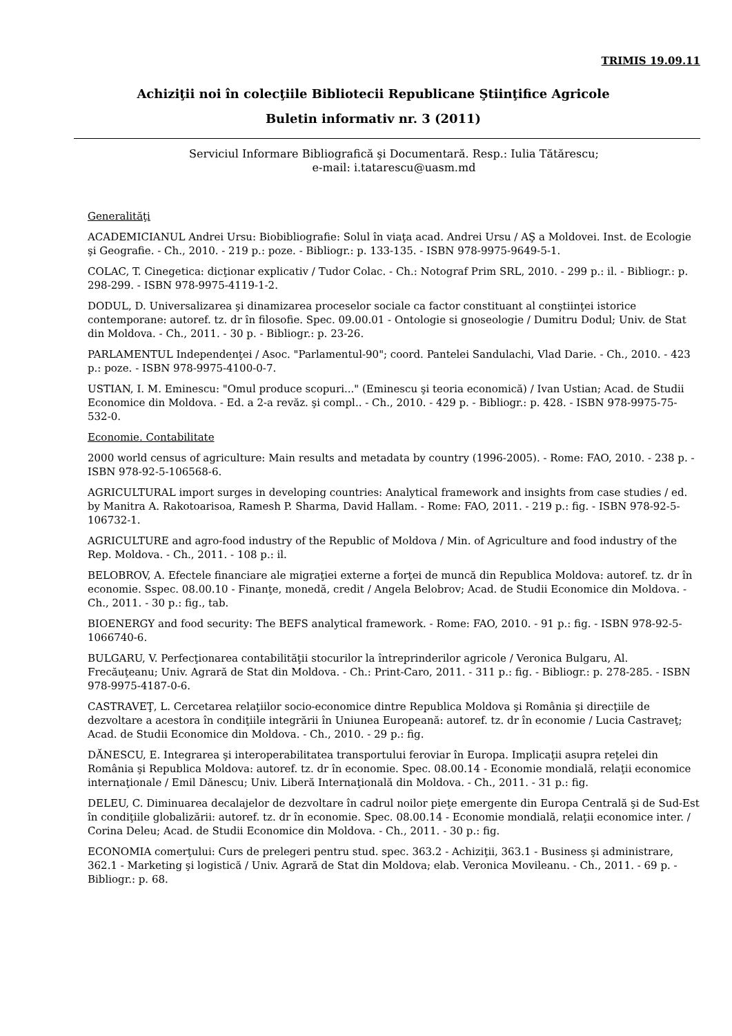TRIMIS 19.09.11
Achiziţii noi în colecţiile Bibliotecii Republicane Ştiinţifice Agricole
Buletin informativ nr. 3 (2011)
Serviciul Informare Bibliografică şi Documentară. Resp.: Iulia Tătărescu;
e-mail: i.tatarescu@uasm.md
Generalităţi
ACADEMICIANUL Andrei Ursu: Biobibliografie: Solul în viaţa acad. Andrei Ursu / AŞ a Moldovei. Inst. de Ecologie şi Geografie. - Ch., 2010. - 219 p.: poze. - Bibliogr.: p. 133-135. - ISBN 978-9975-9649-5-1.
COLAC, T. Cinegetica: dicţionar explicativ / Tudor Colac. - Ch.: Notograf Prim SRL, 2010. - 299 p.: il. - Bibliogr.: p. 298-299. - ISBN 978-9975-4119-1-2.
DODUL, D. Universalizarea şi dinamizarea proceselor sociale ca factor constituant al conştiinţei istorice contemporane: autoref. tz. dr în filosofie. Spec. 09.00.01 - Ontologie si gnoseologie / Dumitru Dodul; Univ. de Stat din Moldova. - Ch., 2011. - 30 p. - Bibliogr.: p. 23-26.
PARLAMENTUL Independenţei / Asoc. "Parlamentul-90"; coord. Pantelei Sandulachi, Vlad Darie. - Ch., 2010. - 423 p.: poze. - ISBN 978-9975-4100-0-7.
USTIAN, I. M. Eminescu: "Omul produce scopuri..." (Eminescu şi teoria economică) / Ivan Ustian; Acad. de Studii Economice din Moldova. - Ed. a 2-a revăz. şi compl.. - Ch., 2010. - 429 p. - Bibliogr.: p. 428. - ISBN 978-9975-75-532-0.
Economie. Contabilitate
2000 world census of agriculture: Main results and metadata by country (1996-2005). - Rome: FAO, 2010. - 238 p. - ISBN 978-92-5-106568-6.
AGRICULTURAL import surges in developing countries: Analytical framework and insights from case studies / ed. by Manitra A. Rakotoarisoa, Ramesh P. Sharma, David Hallam. - Rome: FAO, 2011. - 219 p.: fig. - ISBN 978-92-5-106732-1.
AGRICULTURE and agro-food industry of the Republic of Moldova / Min. of Agriculture and food industry of the Rep. Moldova. - Ch., 2011. - 108 p.: il.
BELOBROV, A. Efectele financiare ale migraţiei externe a forţei de muncă din Republica Moldova: autoref. tz. dr în economie. Sspec. 08.00.10 - Finanţe, monedă, credit / Angela Belobrov; Acad. de Studii Economice din Moldova. - Ch., 2011. - 30 p.: fig., tab.
BIOENERGY and food security: The BEFS analytical framework. - Rome: FAO, 2010. - 91 p.: fig. - ISBN 978-92-5-1066740-6.
BULGARU, V. Perfecţionarea contabilităţii stocurilor la întreprinderilor agricole / Veronica Bulgaru, Al. Frecăuţeanu; Univ. Agrară de Stat din Moldova. - Ch.: Print-Caro, 2011. - 311 p.: fig. - Bibliogr.: p. 278-285. - ISBN 978-9975-4187-0-6.
CASTRAVEŢ, L. Cercetarea relaţiilor socio-economice dintre Republica Moldova şi România şi direcţiile de dezvoltare a acestora în condiţiile integrării în Uniunea Europeană: autoref. tz. dr în economie / Lucia Castraveţ; Acad. de Studii Economice din Moldova. - Ch., 2010. - 29 p.: fig.
DĂNESCU, E. Integrarea şi interoperabilitatea transportului feroviar în Europa. Implicaţii asupra reţelei din România şi Republica Moldova: autoref. tz. dr în economie. Spec. 08.00.14 - Economie mondială, relaţii economice internaţionale / Emil Dănescu; Univ. Liberă Internaţională din Moldova. - Ch., 2011. - 31 p.: fig.
DELEU, C. Diminuarea decalajelor de dezvoltare în cadrul noilor pieţe emergente din Europa Centrală şi de Sud-Est în condiţiile globalizării: autoref. tz. dr în economie. Spec. 08.00.14 - Economie mondială, relaţii economice inter. / Corina Deleu; Acad. de Studii Economice din Moldova. - Ch., 2011. - 30 p.: fig.
ECONOMIA comerţului: Curs de prelegeri pentru stud. spec. 363.2 - Achiziţii, 363.1 - Business şi administrare, 362.1 - Marketing şi logistică / Univ. Agrară de Stat din Moldova; elab. Veronica Movileanu. - Ch., 2011. - 69 p. - Bibliogr.: p. 68.